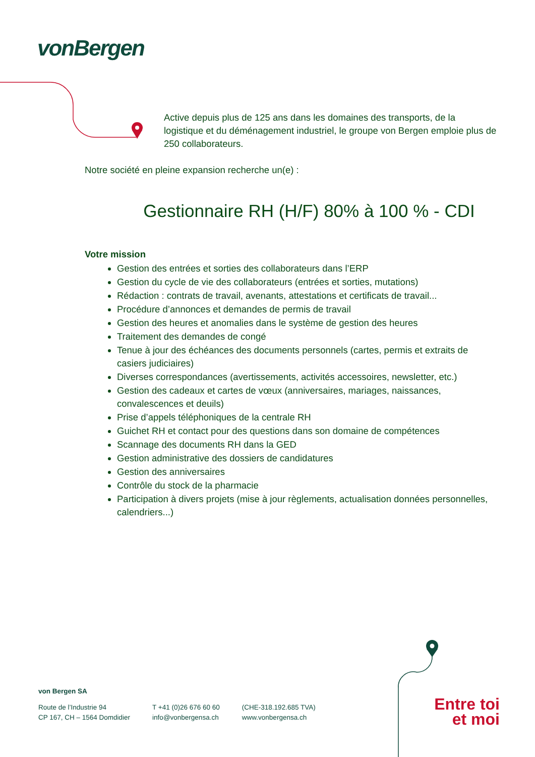vonBergen
Active depuis plus de 125 ans dans les domaines des transports, de la logistique et du déménagement industriel, le groupe von Bergen emploie plus de 250 collaborateurs.
Notre société en pleine expansion recherche un(e) :
Gestionnaire RH (H/F) 80% à 100 % - CDI
Votre mission
Gestion des entrées et sorties des collaborateurs dans l’ERP
Gestion du cycle de vie des collaborateurs (entrées et sorties, mutations)
Rédaction : contrats de travail, avenants, attestations et certificats de travail...
Procédure d’annonces et demandes de permis de travail
Gestion des heures et anomalies dans le système de gestion des heures
Traitement des demandes de congé
Tenue à jour des échéances des documents personnels (cartes, permis et extraits de casiers judiciaires)
Diverses correspondances (avertissements, activités accessoires, newsletter, etc.)
Gestion des cadeaux et cartes de vœux (anniversaires, mariages, naissances, convalescences et deuils)
Prise d’appels téléphoniques de la centrale RH
Guichet RH et contact pour des questions dans son domaine de compétences
Scannage des documents RH dans la GED
Gestion administrative des dossiers de candidatures
Gestion des anniversaires
Contrôle du stock de la pharmacie
Participation à divers projets (mise à jour règlements, actualisation données personnelles, calendriers...)
von Bergen SA
Route de l’Industrie 94
CP 167, CH – 1564 Domdidier
T +41 (0)26 676 60 60
info@vonbergensa.ch
(CHE-318.192.685 TVA)
www.vonbergensa.ch
Entre toi
et moi